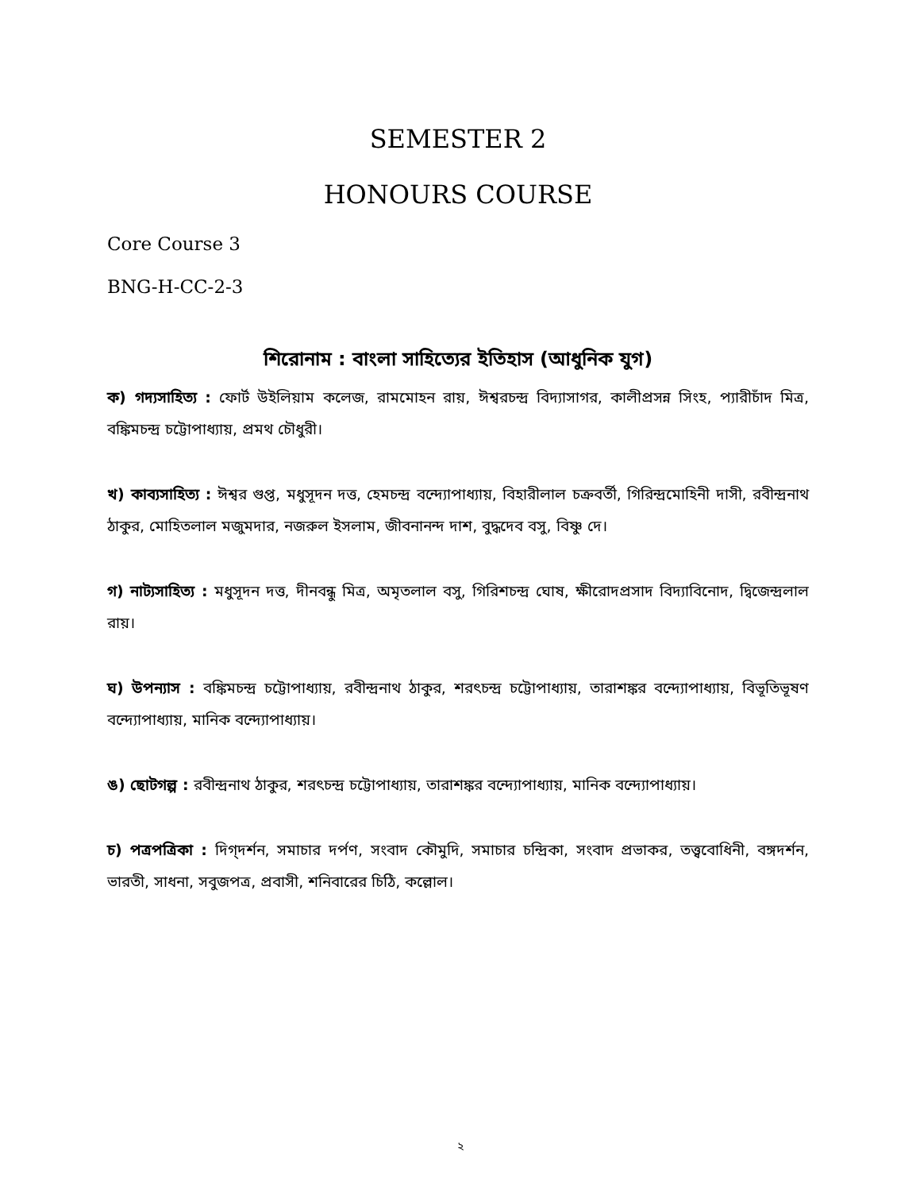SEMESTER 2
HONOURS COURSE
Core Course 3
BNG-H-CC-2-3
শিরোনাম : বাংলা সাহিত্যের ইতিহাস (আধুনিক যুগ)
ক) গদ্যসাহিত্য : ফোর্ট উইলিয়াম কলেজ, রামমোহন রায়, ঈশ্বরচন্দ্র বিদ্যাসাগর, কালীপ্রসন্ন সিংহ, প্যারীচাঁদ মিত্র, বঙ্কিমচন্দ্র চট্টোপাধ্যায়, প্রমথ চৌধুরী।
খ) কাব্যসাহিত্য : ঈশ্বর গুপ্ত, মধুসূদন দত্ত, হেমচন্দ্র বন্দ্যোপাধ্যায়, বিহারীলাল চক্রবর্তী, গিরিন্দ্রমোহিনী দাসী, রবীন্দ্রনাথ ঠাকুর, মোহিতলাল মজুমদার, নজরুল ইসলাম, জীবনানন্দ দাশ, বুদ্ধদেব বসু, বিষ্ণু দে।
গ) নাট্যসাহিত্য : মধুসূদন দত্ত, দীনবন্ধু মিত্র, অমৃতলাল বসু, গিরিশচন্দ্র ঘোষ, ক্ষীরোদপ্রসাদ বিদ্যাবিনোদ, দ্বিজেন্দ্রলাল রায়।
ঘ) উপন্যাস : বঙ্কিমচন্দ্র চট্টোপাধ্যায়, রবীন্দ্রনাথ ঠাকুর, শরৎচন্দ্র চট্টোপাধ্যায়, তারাশঙ্কর বন্দ্যোপাধ্যায়, বিভূতিভূষণ বন্দ্যোপাধ্যায়, মানিক বন্দ্যোপাধ্যায়।
ঙ) ছোটগল্প : রবীন্দ্রনাথ ঠাকুর, শরৎচন্দ্র চট্টোপাধ্যায়, তারাশঙ্কর বন্দ্যোপাধ্যায়, মানিক বন্দ্যোপাধ্যায়।
চ) পত্রপত্রিকা : দিগ্‌দর্শন, সমাচার দর্পণ, সংবাদ কৌমুদি, সমাচার চন্দ্রিকা, সংবাদ প্রভাকর, তত্ত্ববোধিনী, বঙ্গদর্শন, ভারতী, সাধনা, সবুজপত্র, প্রবাসী, শনিবারের চিঠি, কল্লোল।
২